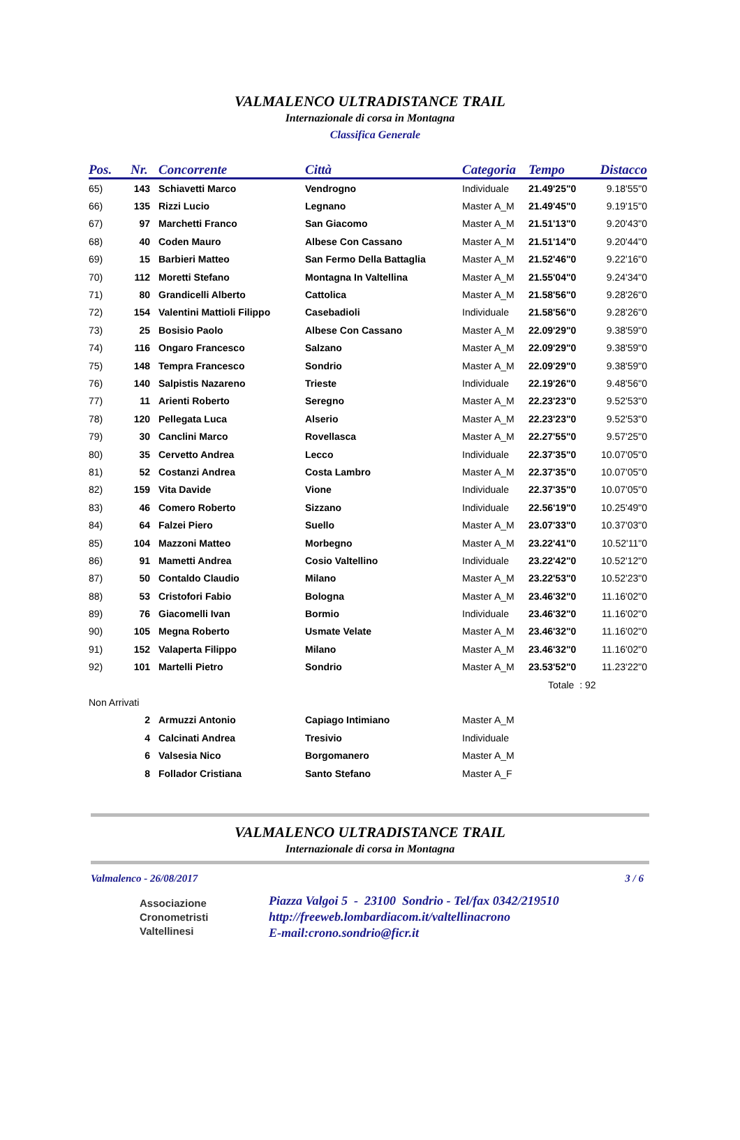VALMALENCO ULTRADISTANCE TRAIL
Internazionale di corsa in Montagna
Classifica Generale
| Pos. | Nr. | Concorrente | Città | Categoria | Tempo | Distacco |
| --- | --- | --- | --- | --- | --- | --- |
| 65) | 143 | Schiavetti Marco | Vendrogno | Individuale | 21.49'25"0 | 9.18'55"0 |
| 66) | 135 | Rizzi Lucio | Legnano | Master A_M | 21.49'45"0 | 9.19'15"0 |
| 67) | 97 | Marchetti Franco | San Giacomo | Master A_M | 21.51'13"0 | 9.20'43"0 |
| 68) | 40 | Coden Mauro | Albese Con Cassano | Master A_M | 21.51'14"0 | 9.20'44"0 |
| 69) | 15 | Barbieri Matteo | San Fermo Della Battaglia | Master A_M | 21.52'46"0 | 9.22'16"0 |
| 70) | 112 | Moretti Stefano | Montagna In Valtellina | Master A_M | 21.55'04"0 | 9.24'34"0 |
| 71) | 80 | Grandicelli Alberto | Cattolica | Master A_M | 21.58'56"0 | 9.28'26"0 |
| 72) | 154 | Valentini Mattioli Filippo | Casebadioli | Individuale | 21.58'56"0 | 9.28'26"0 |
| 73) | 25 | Bosisio Paolo | Albese Con Cassano | Master A_M | 22.09'29"0 | 9.38'59"0 |
| 74) | 116 | Ongaro Francesco | Salzano | Master A_M | 22.09'29"0 | 9.38'59"0 |
| 75) | 148 | Tempra Francesco | Sondrio | Master A_M | 22.09'29"0 | 9.38'59"0 |
| 76) | 140 | Salpistis Nazareno | Trieste | Individuale | 22.19'26"0 | 9.48'56"0 |
| 77) | 11 | Arienti Roberto | Seregno | Master A_M | 22.23'23"0 | 9.52'53"0 |
| 78) | 120 | Pellegata Luca | Alserio | Master A_M | 22.23'23"0 | 9.52'53"0 |
| 79) | 30 | Canclini Marco | Rovellasca | Master A_M | 22.27'55"0 | 9.57'25"0 |
| 80) | 35 | Cervetto Andrea | Lecco | Individuale | 22.37'35"0 | 10.07'05"0 |
| 81) | 52 | Costanzi Andrea | Costa Lambro | Master A_M | 22.37'35"0 | 10.07'05"0 |
| 82) | 159 | Vita Davide | Vione | Individuale | 22.37'35"0 | 10.07'05"0 |
| 83) | 46 | Comero Roberto | Sizzano | Individuale | 22.56'19"0 | 10.25'49"0 |
| 84) | 64 | Falzei Piero | Suello | Master A_M | 23.07'33"0 | 10.37'03"0 |
| 85) | 104 | Mazzoni Matteo | Morbegno | Master A_M | 23.22'41"0 | 10.52'11"0 |
| 86) | 91 | Mametti Andrea | Cosio Valtellino | Individuale | 23.22'42"0 | 10.52'12"0 |
| 87) | 50 | Contaldo Claudio | Milano | Master A_M | 23.22'53"0 | 10.52'23"0 |
| 88) | 53 | Cristofori Fabio | Bologna | Master A_M | 23.46'32"0 | 11.16'02"0 |
| 89) | 76 | Giacomelli Ivan | Bormio | Individuale | 23.46'32"0 | 11.16'02"0 |
| 90) | 105 | Megna Roberto | Usmate Velate | Master A_M | 23.46'32"0 | 11.16'02"0 |
| 91) | 152 | Valaperta Filippo | Milano | Master A_M | 23.46'32"0 | 11.16'02"0 |
| 92) | 101 | Martelli Pietro | Sondrio | Master A_M | 23.53'52"0 | 11.23'22"0 |
| | | | | | Totale : 92 | |
| Non Arrivati | | | | | | |
| | 2 | Armuzzi Antonio | Capiago Intimiano | Master A_M | | |
| | 4 | Calcinati Andrea | Tresivio | Individuale | | |
| | 6 | Valsesia Nico | Borgomanero | Master A_M | | |
| | 8 | Follador Cristiana | Santo Stefano | Master A_F | | |
VALMALENCO ULTRADISTANCE TRAIL
Internazionale di corsa in Montagna
Valmalenco - 26/08/2017 3 / 6
Associazione
Cronometristi
Valtellinesi
Piazza Valgoi 5 - 23100 Sondrio - Tel/fax 0342/219510
http://freeweb.lombardiacom.it/valtellinacrono
E-mail:crono.sondrio@ficr.it